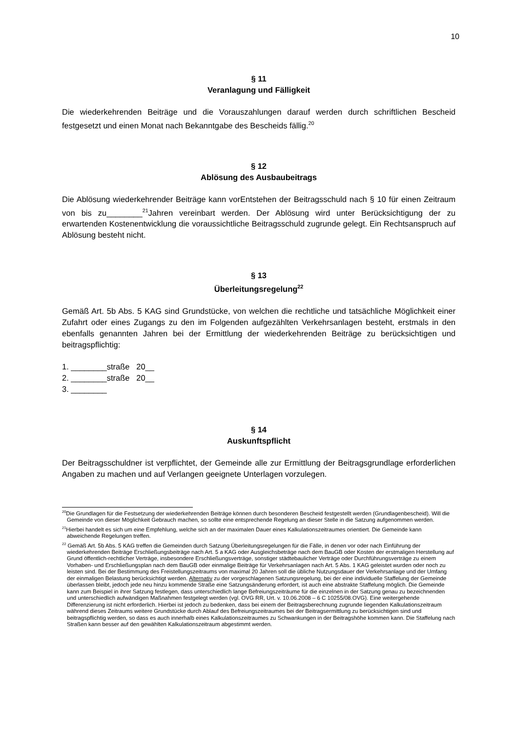10
§ 11
Veranlagung und Fälligkeit
Die wiederkehrenden Beiträge und die Vorauszahlungen darauf werden durch schriftlichen Bescheid festgesetzt und einen Monat nach Bekanntgabe des Bescheids fällig.<sup>20</sup>
§ 12
Ablösung des Ausbaubeitrags
Die Ablösung wiederkehrender Beiträge kann vorEntstehen der Beitragsschuld nach § 10 für einen Zeitraum von bis zu________<sup>21</sup>Jahren vereinbart werden. Der Ablösung wird unter Berücksichtigung der zu erwartenden Kostenentwicklung die voraussichtliche Beitragsschuld zugrunde gelegt. Ein Rechtsanspruch auf Ablösung besteht nicht.
§ 13
Überleitungsregelung<sup>22</sup>
Gemäß Art. 5b Abs. 5 KAG sind Grundstücke, von welchen die rechtliche und tatsächliche Möglichkeit einer Zufahrt oder eines Zugangs zu den im Folgenden aufgezählten Verkehrsanlagen besteht, erstmals in den ebenfalls genannten Jahren bei der Ermittlung der wiederkehrenden Beiträge zu berücksichtigen und beitragspflichtig:
1. ________straße 20__
2. ________straße 20__
3. ________
§ 14
Auskunftspflicht
Der Beitragsschuldner ist verpflichtet, der Gemeinde alle zur Ermittlung der Beitragsgrundlage erforderlichen Angaben zu machen und auf Verlangen geeignete Unterlagen vorzulegen.
<sup>20</sup> Die Grundlagen für die Festsetzung der wiederkehrenden Beiträge können durch besonderen Bescheid festgestellt werden (Grundlagenbescheid). Will die Gemeinde von dieser Möglichkeit Gebrauch machen, so sollte eine entsprechende Regelung an dieser Stelle in die Satzung aufgenommen werden.
<sup>21</sup> Hierbei handelt es sich um eine Empfehlung, welche sich an der maximalen Dauer eines Kalkulationszeitraumes orientiert. Die Gemeinde kann abweichende Regelungen treffen.
<sup>22</sup> Gemäß Art. 5b Abs. 5 KAG treffen die Gemeinden durch Satzung Überleitungsregelungen für die Fälle, in denen vor oder nach Einführung der wiederkehrenden Beiträge Erschließungsbeiträge nach Art. 5 a KAG oder Ausgleichsbeträge nach dem BauGB oder Kosten der erstmaligen Herstellung auf Grund öffentlich-rechtlicher Verträge, insbesondere Erschließungsverträge, sonstiger städtebaulicher Verträge oder Durchführungsverträge zu einem Vorhaben- und Erschließungsplan nach dem BauGB oder einmalige Beiträge für Verkehrsanlagen nach Art. 5 Abs. 1 KAG geleistet wurden oder noch zu leisten sind. Bei der Bestimmung des Freistellungszeitraums von maximal 20 Jahren soll die übliche Nutzungsdauer der Verkehrsanlage und der Umfang der einmaligen Belastung berücksichtigt werden. Alternativ zu der vorgeschlagenen Satzungsregelung, bei der eine individuelle Staffelung der Gemeinde überlassen bleibt, jedoch jede neu hinzu kommende Straße eine Satzungsänderung erfordert, ist auch eine abstrakte Staffelung möglich. Die Gemeinde kann zum Beispiel in ihrer Satzung festlegen, dass unterschiedlich lange Befreiungszeiträume für die einzelnen in der Satzung genau zu bezeichnenden und unterschiedlich aufwändigen Maßnahmen festgelegt werden (vgl. OVG RR, Urt. v. 10.06.2008 – 6 C 10255/08.OVG). Eine weitergehende Differenzierung ist nicht erforderlich. Hierbei ist jedoch zu bedenken, dass bei einem der Beitragsberechnung zugrunde liegenden Kalkulationszeitraum während dieses Zeitraums weitere Grundstücke durch Ablauf des Befreiungszeitraumes bei der Beitragsermittlung zu berücksichtigen sind und beitragspflichtig werden, so dass es auch innerhalb eines Kalkulationszeitraumes zu Schwankungen in der Beitragshöhe kommen kann. Die Staffelung nach Straßen kann besser auf den gewählten Kalkulationszeitraum abgestimmt werden.